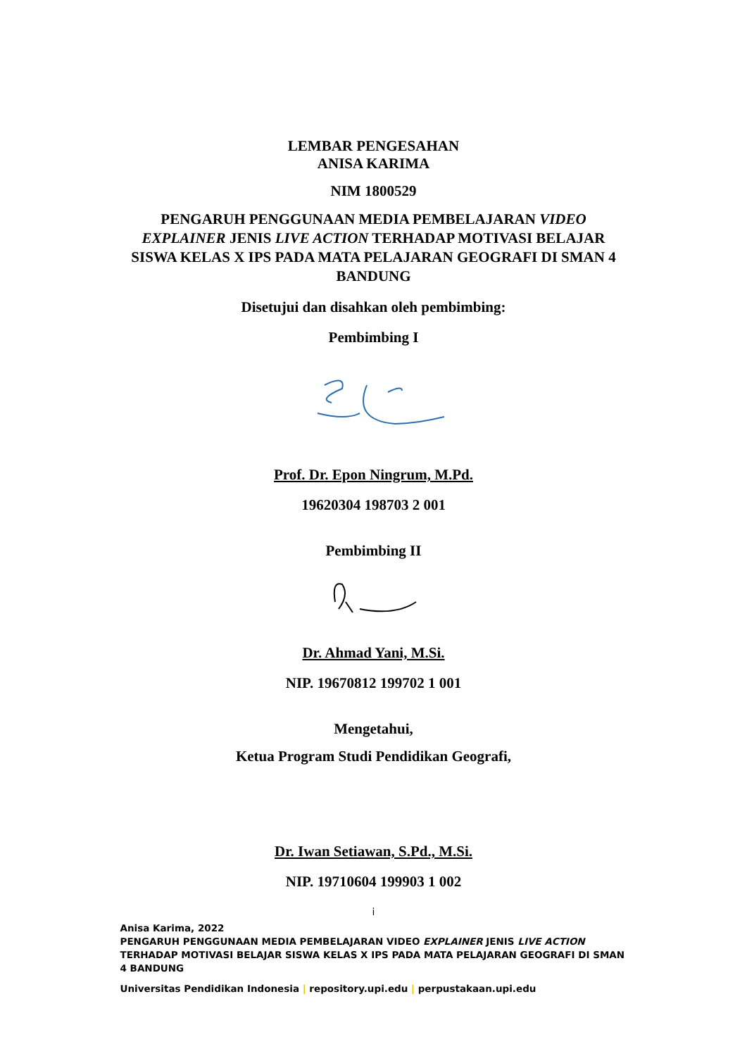LEMBAR PENGESAHAN
ANISA KARIMA
NIM 1800529
PENGARUH PENGGUNAAN MEDIA PEMBELAJARAN VIDEO EXPLAINER JENIS LIVE ACTION TERHADAP MOTIVASI BELAJAR SISWA KELAS X IPS PADA MATA PELAJARAN GEOGRAFI DI SMAN 4 BANDUNG
Disetujui dan disahkan oleh pembimbing:
Pembimbing I
Prof. Dr. Epon Ningrum, M.Pd.
19620304 198703 2 001
Pembimbing II
Dr. Ahmad Yani, M.Si.
NIP. 19670812 199702 1 001
Mengetahui,
Ketua Program Studi Pendidikan Geografi,
Dr. Iwan Setiawan, S.Pd., M.Si.
NIP. 19710604 199903 1 002
i
Anisa Karima, 2022
PENGARUH PENGGUNAAN MEDIA PEMBELAJARAN VIDEO EXPLAINER JENIS LIVE ACTION TERHADAP MOTIVASI BELAJAR SISWA KELAS X IPS PADA MATA PELAJARAN GEOGRAFI DI SMAN 4 BANDUNG
Universitas Pendidikan Indonesia | repository.upi.edu | perpustakaan.upi.edu